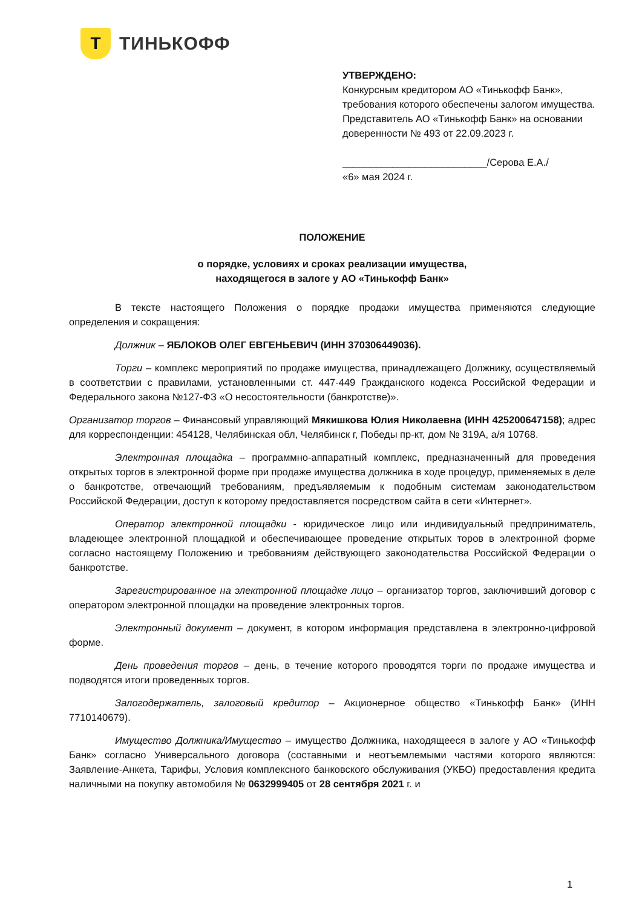Т
ТИНЬКОФФ
УТВЕРЖДЕНО:
Конкурсным кредитором АО «Тинькофф Банк»,
требования которого обеспечены залогом имущества.
Представитель АО «Тинькофф Банк» на основании
доверенности № 493 от 22.09.2023 г.
__________________________/Серова Е.А./
«6» мая 2024 г.
ПОЛОЖЕНИЕ
о порядке, условиях и сроках реализации имущества,
находящегося в залоге у АО «Тинькофф Банк»
В тексте настоящего Положения о порядке продажи имущества применяются следующие определения и сокращения:
Должник – ЯБЛОКОВ ОЛЕГ ЕВГЕНЬЕВИЧ (ИНН 370306449036).
Торги – комплекс мероприятий по продаже имущества, принадлежащего Должнику, осуществляемый в соответствии с правилами, установленными ст. 447-449 Гражданского кодекса Российской Федерации и Федерального закона №127-ФЗ «О несостоятельности (банкротстве)».
Организатор торгов – Финансовый управляющий Мякишкова Юлия Николаевна (ИНН 425200647158); адрес для корреспонденции: 454128, Челябинская обл, Челябинск г, Победы пр-кт, дом № 319А, а/я 10768.
Электронная площадка – программно-аппаратный комплекс, предназначенный для проведения открытых торгов в электронной форме при продаже имущества должника в ходе процедур, применяемых в деле о банкротстве, отвечающий требованиям, предъявляемым к подобным системам законодательством Российской Федерации, доступ к которому предоставляется посредством сайта в сети «Интернет».
Оператор электронной площадки - юридическое лицо или индивидуальный предприниматель, владеющее электронной площадкой и обеспечивающее проведение открытых торов в электронной форме согласно настоящему Положению и требованиям действующего законодательства Российской Федерации о банкротстве.
Зарегистрированное на электронной площадке лицо – организатор торгов, заключивший договор с оператором электронной площадки на проведение электронных торгов.
Электронный документ – документ, в котором информация представлена в электронно-цифровой форме.
День проведения торгов – день, в течение которого проводятся торги по продаже имущества и подводятся итоги проведенных торгов.
Залогодержатель, залоговый кредитор – Акционерное общество «Тинькофф Банк» (ИНН 7710140679).
Имущество Должника/Имущество – имущество Должника, находящееся в залоге у АО «Тинькофф Банк» согласно Универсального договора (составными и неотъемлемыми частями которого являются: Заявление-Анкета, Тарифы, Условия комплексного банковского обслуживания (УКБО) предоставления кредита наличными на покупку автомобиля № 0632999405 от 28 сентября 2021 г. и
1